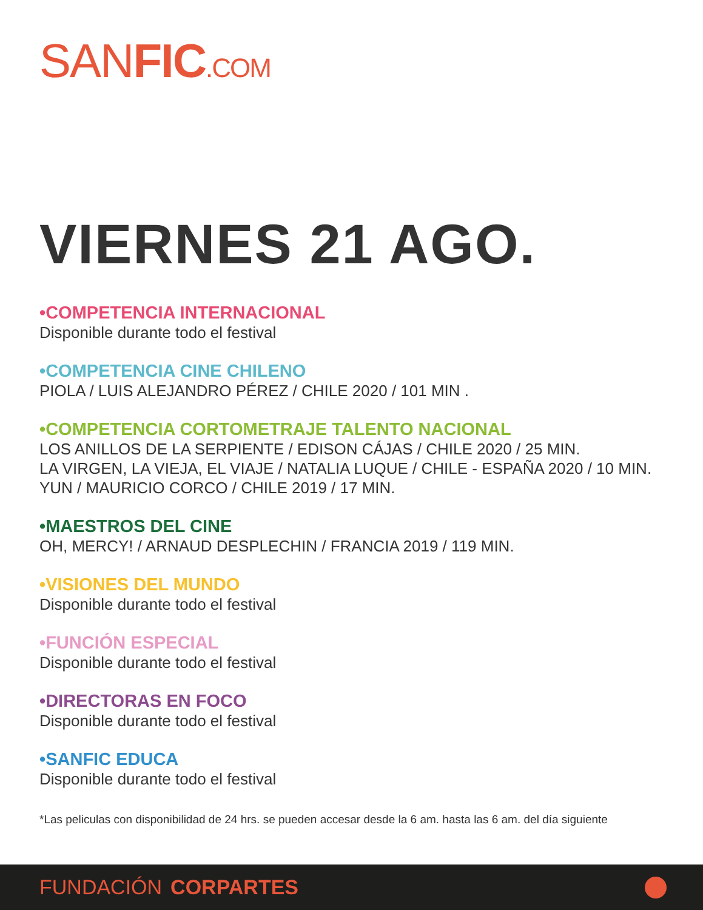SANFIC.COM
VIERNES 21 AGO.
•COMPETENCIA INTERNACIONAL
Disponible durante todo el festival
•COMPETENCIA CINE CHILENO
PIOLA / LUIS ALEJANDRO PÉREZ / CHILE 2020 / 101 MIN .
•COMPETENCIA CORTOMETRAJE TALENTO NACIONAL
LOS ANILLOS DE LA SERPIENTE / EDISON CÁJAS / CHILE 2020 / 25 MIN.
LA VIRGEN, LA VIEJA, EL VIAJE / NATALIA LUQUE / CHILE - ESPAÑA 2020 / 10 MIN.
YUN / MAURICIO CORCO / CHILE 2019 / 17 MIN.
•MAESTROS DEL CINE
OH, MERCY! / ARNAUD DESPLECHIN / FRANCIA 2019 / 119 MIN.
•VISIONES DEL MUNDO
Disponible durante todo el festival
•FUNCIÓN ESPECIAL
Disponible durante todo el festival
•DIRECTORAS EN FOCO
Disponible durante todo el festival
•SANFIC EDUCA
Disponible durante todo el festival
*Las peliculas con disponibilidad de 24 hrs. se pueden accesar desde la 6 am. hasta las 6 am. del día siguiente
FUNDACIÓN CORPARTES